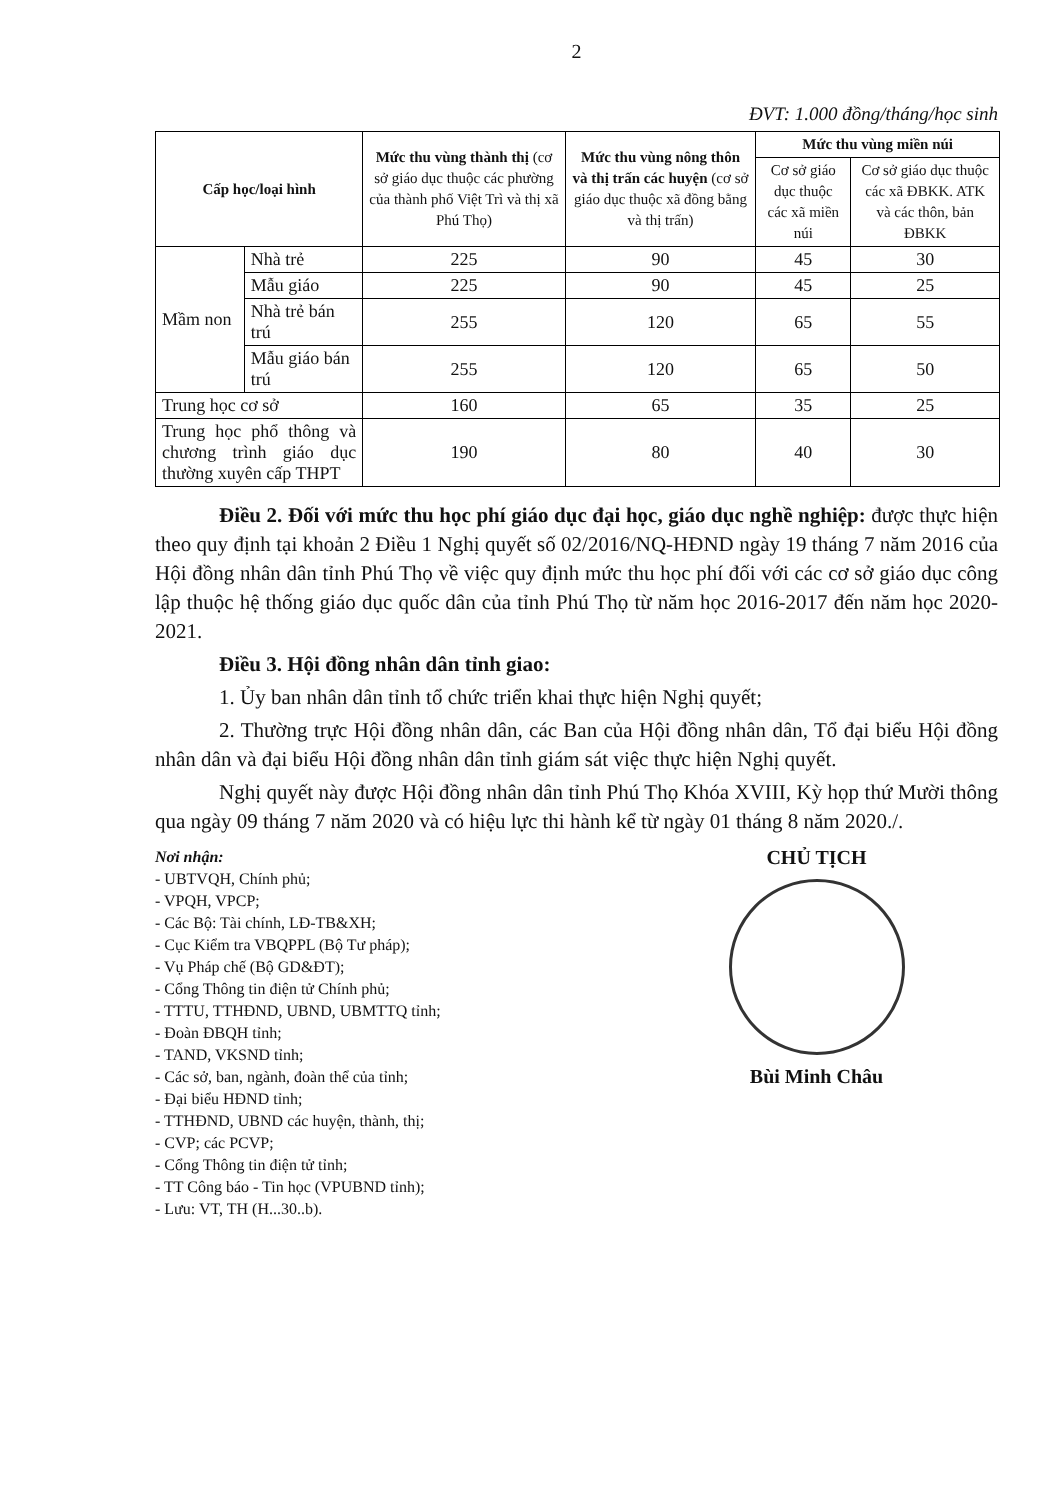2
ĐVT: 1.000 đồng/tháng/học sinh
| Cấp học/loại hình | | Mức thu vùng thành thị (cơ sở giáo dục thuộc các phường của thành phố Việt Trì và thị xã Phú Thọ) | Mức thu vùng nông thôn và thị trấn các huyện (cơ sở giáo dục thuộc xã đồng bằng và thị trấn) | Mức thu vùng miền núi | |
| --- | --- | --- | --- | --- | --- |
| | | | | Cơ sở giáo dục thuộc các xã miền núi | Cơ sở giáo dục thuộc các xã ĐBKK. ATK và các thôn, bản ĐBKK |
| Mầm non | Nhà trẻ | 225 | 90 | 45 | 30 |
| | Mẫu giáo | 225 | 90 | 45 | 25 |
| | Nhà trẻ bán trú | 255 | 120 | 65 | 55 |
| | Mẫu giáo bán trú | 255 | 120 | 65 | 50 |
| Trung học cơ sở | | 160 | 65 | 35 | 25 |
| Trung học phổ thông và chương trình giáo dục thường xuyên cấp THPT | | 190 | 80 | 40 | 30 |
Điều 2. Đối với mức thu học phí giáo dục đại học, giáo dục nghề nghiệp: được thực hiện theo quy định tại khoản 2 Điều 1 Nghị quyết số 02/2016/NQ-HĐND ngày 19 tháng 7 năm 2016 của Hội đồng nhân dân tỉnh Phú Thọ về việc quy định mức thu học phí đối với các cơ sở giáo dục công lập thuộc hệ thống giáo dục quốc dân của tỉnh Phú Thọ từ năm học 2016-2017 đến năm học 2020-2021.
Điều 3. Hội đồng nhân dân tỉnh giao:
1. Ủy ban nhân dân tỉnh tổ chức triển khai thực hiện Nghị quyết;
2. Thường trực Hội đồng nhân dân, các Ban của Hội đồng nhân dân, Tổ đại biểu Hội đồng nhân dân và đại biểu Hội đồng nhân dân tỉnh giám sát việc thực hiện Nghị quyết.
Nghị quyết này được Hội đồng nhân dân tỉnh Phú Thọ Khóa XVIII, Kỳ họp thứ Mười thông qua ngày 09 tháng 7 năm 2020 và có hiệu lực thi hành kể từ ngày 01 tháng 8 năm 2020./.
Nơi nhận:
- UBTVQH, Chính phủ;
- VPQH, VPCP;
- Các Bộ: Tài chính, LĐ-TB&XH;
- Cục Kiểm tra VBQPPL (Bộ Tư pháp);
- Vụ Pháp chế (Bộ GD&ĐT);
- Cổng Thông tin điện tử Chính phủ;
- TTTU, TTHĐND, UBND, UBMTTQ tỉnh;
- Đoàn ĐBQH tỉnh;
- TAND, VKSND tỉnh;
- Các sở, ban, ngành, đoàn thể của tỉnh;
- Đại biểu HĐND tỉnh;
- TTHĐND, UBND các huyện, thành, thị;
- CVP; các PCVP;
- Cổng Thông tin điện tử tỉnh;
- TT Công báo - Tin học (VPUBND tỉnh);
- Lưu: VT, TH (H...30..b).
CHỦ TỊCH
Bùi Minh Châu